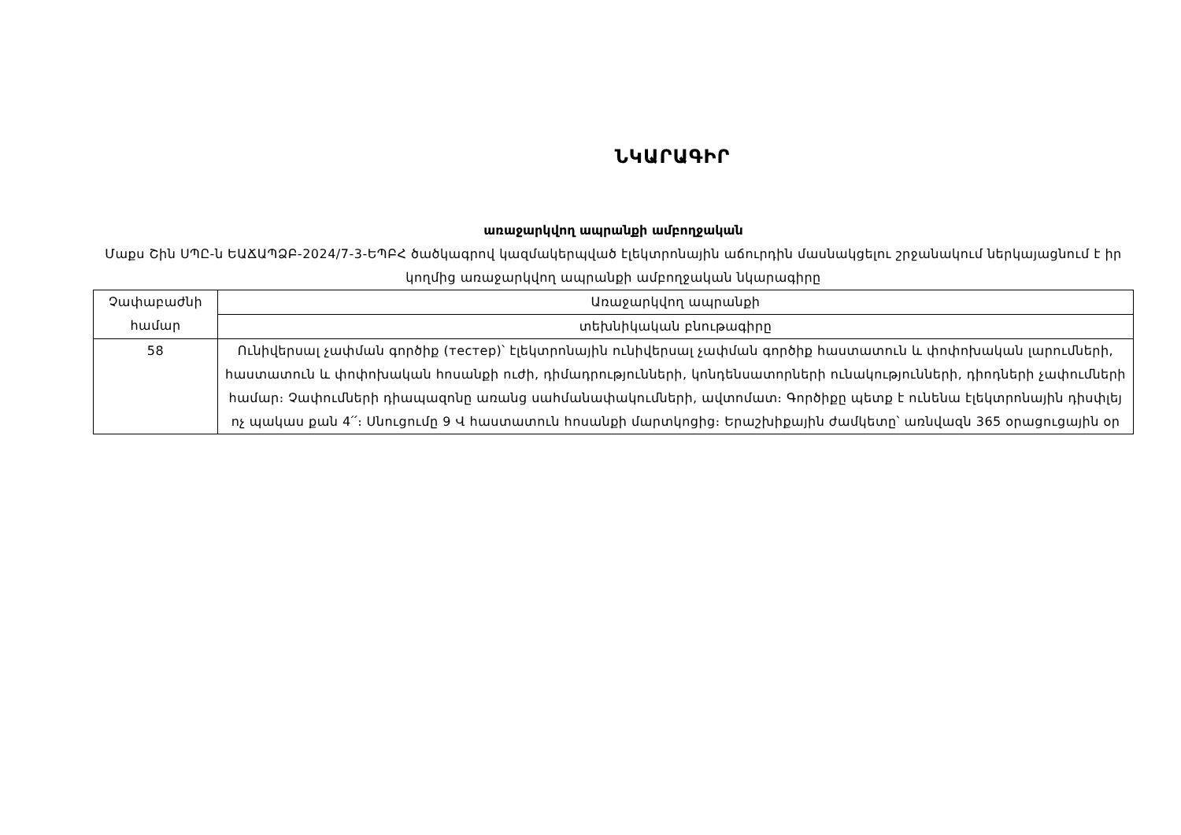ՆԿԱՐԱԳԻՐ
առաջարկվող ապրանքի ամբողջական
Մաքս Շին ՍՊԸ-ն ԵԱՃԱՊՁԲ-2024/7-3-ԵՊԲՀ ծածկագրով կազմակերպված էլեկտրոնային աճուրդին մասնակցելու շրջանակում ներկայացնում է իր կողմից առաջարկվող ապրանքի ամբողջական նկարագիրը
| Չափաբաժնի համար | Առաջարկվող ապրանքի |
| | տեխնիկական բնութագիրը |
| 58 | Ունիվերսալ չափման գործիք (тестер)՝ էլեկտրոնային ունիվերսալ չափման գործիք հաստատուն և փոփոխական լարումների, հաստատուն և փոփոխական հոսանքի ուժի, դիմադրությունների, կոնդենսատորների ունակությունների, դիոդների չափումների համար։ Չափումների դիապազոնը առանց սահմանափակումների, ավտոմատ։ Գործիքը պետք է ունենա էլեկտրոնային դիսփլեյ ոչ պակաս քան 4՛՛։ Սնուցումը 9 Վ հաստատուն հոսանքի մարտկոցից։ Երաշխիքային ժամկետը՝ առնվազն 365 օրացուցային օր |